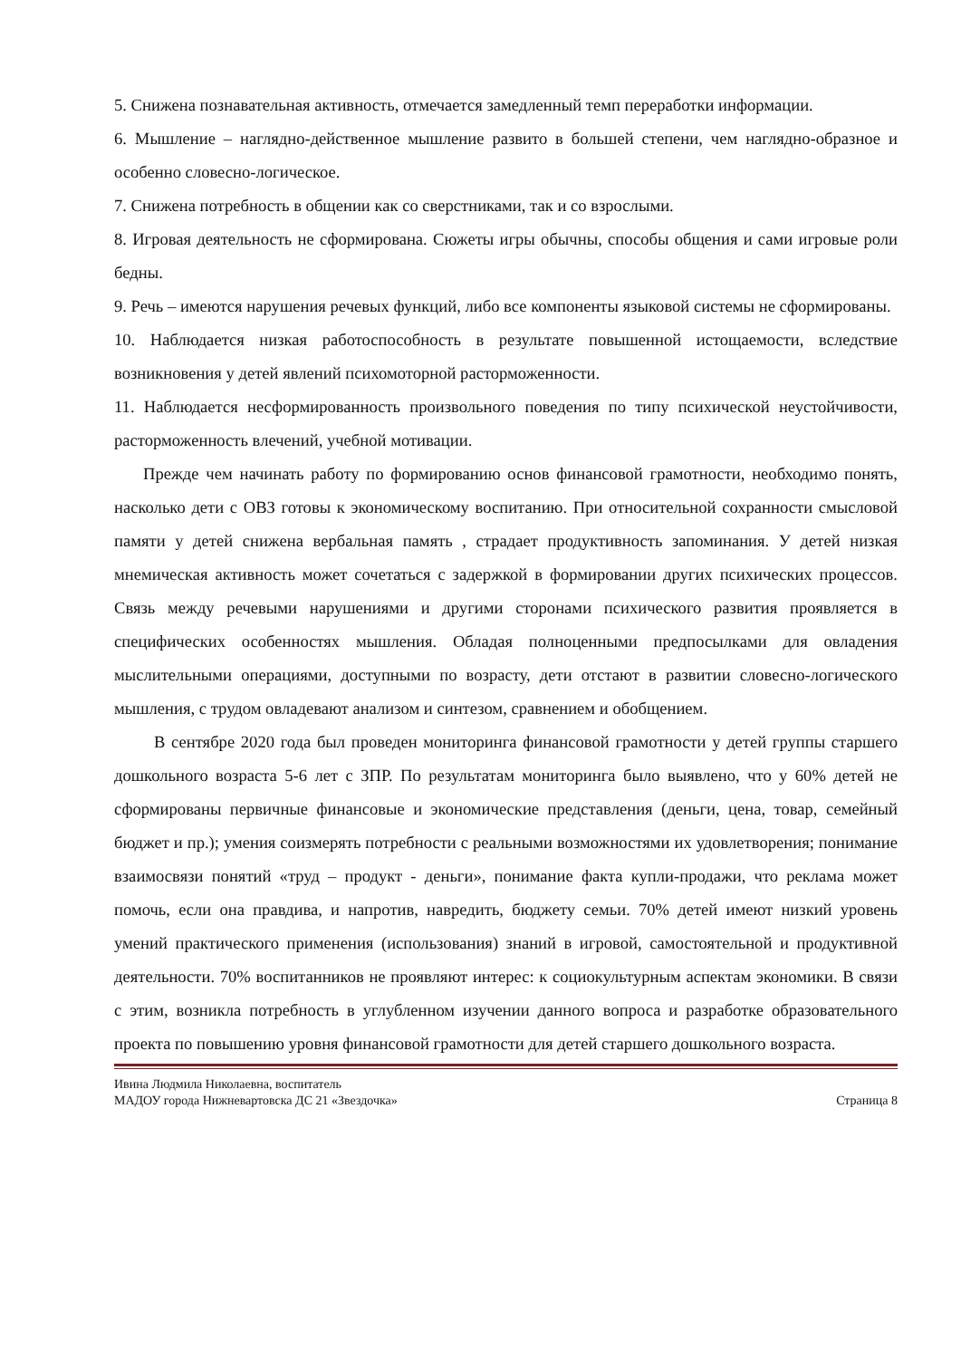5. Снижена познавательная активность, отмечается замедленный темп переработки информации.
6. Мышление – наглядно-действенное мышление развито в большей степени, чем наглядно-образное и особенно словесно-логическое.
7. Снижена потребность в общении как со сверстниками, так и со взрослыми.
8. Игровая деятельность не сформирована. Сюжеты игры обычны, способы общения и сами игровые роли бедны.
9. Речь – имеются нарушения речевых функций, либо все компоненты языковой системы не сформированы.
10. Наблюдается низкая работоспособность в результате повышенной истощаемости, вследствие возникновения у детей явлений психомоторной расторможенности.
11. Наблюдается несформированность произвольного поведения по типу психической неустойчивости, расторможенность влечений, учебной мотивации.
Прежде чем начинать работу по формированию основ финансовой грамотности, необходимо понять, насколько дети с ОВЗ готовы к экономическому воспитанию. При относительной сохранности смысловой памяти у детей снижена вербальная память , страдает продуктивность запоминания. У детей низкая мнемическая активность может сочетаться с задержкой в формировании других психических процессов. Связь между речевыми нарушениями и другими сторонами психического развития проявляется в специфических особенностях мышления. Обладая полноценными предпосылками для овладения мыслительными операциями, доступными по возрасту, дети отстают в развитии словесно-логического мышления, с трудом овладевают анализом и синтезом, сравнением и обобщением.
В сентябре 2020 года был проведен мониторинга финансовой грамотности у детей группы старшего дошкольного возраста 5-6 лет с ЗПР. По результатам мониторинга было выявлено, что у 60% детей не сформированы первичные финансовые и экономические представления (деньги, цена, товар, семейный бюджет и пр.); умения соизмерять потребности с реальными возможностями их удовлетворения; понимание взаимосвязи понятий «труд – продукт - деньги», понимание факта купли-продажи, что реклама может помочь, если она правдива, и напротив, навредить, бюджету семьи. 70% детей имеют низкий уровень умений практического применения (использования) знаний в игровой, самостоятельной и продуктивной деятельности. 70% воспитанников не проявляют интерес: к социокультурным аспектам экономики. В связи с этим, возникла потребность в углубленном изучении данного вопроса и разработке образовательного проекта по повышению уровня финансовой грамотности для детей старшего дошкольного возраста.
Ивина Людмила Николаевна, воспитатель
МАДОУ города Нижневартовска ДС 21 «Звездочка» Страница 8